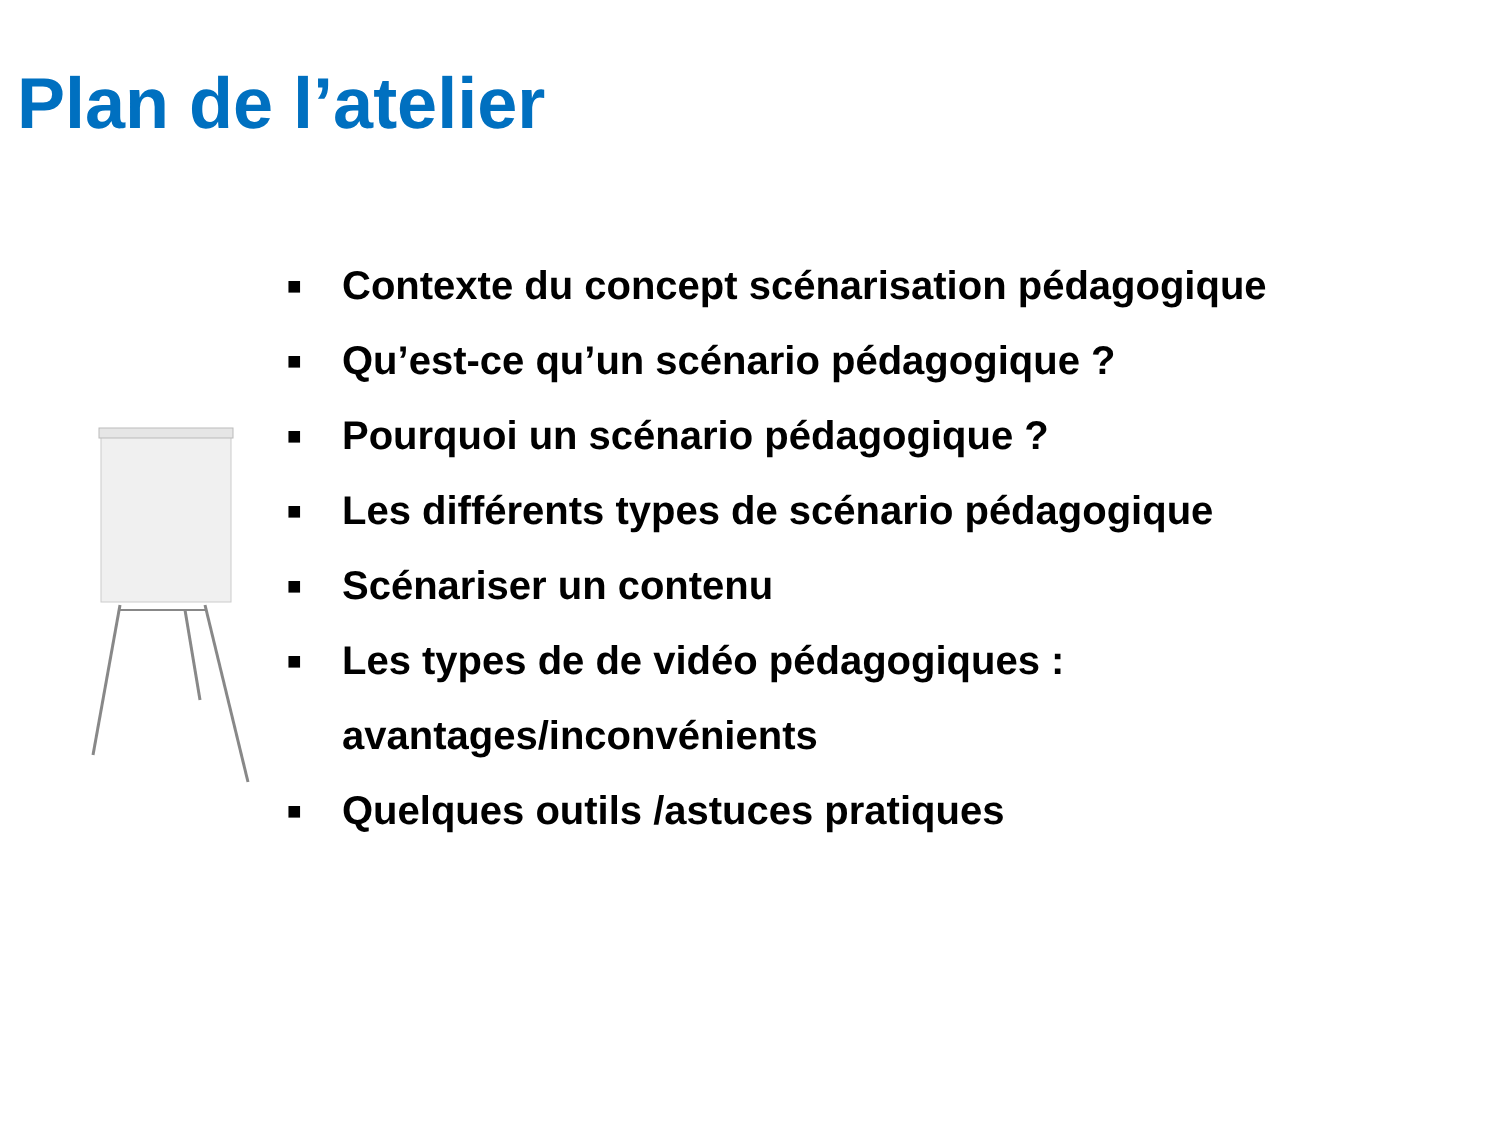Plan de l’atelier
■ Contexte du concept scénarisation pédagogique
■ Qu’est-ce qu’un scénario pédagogique ?
■ Pourquoi un scénario pédagogique ?
■ Les différents types de scénario pédagogique
■ Scénariser un contenu
■ Les types de de vidéo pédagogiques :
avantages/inconvénients
■ Quelques outils /astuces pratiques